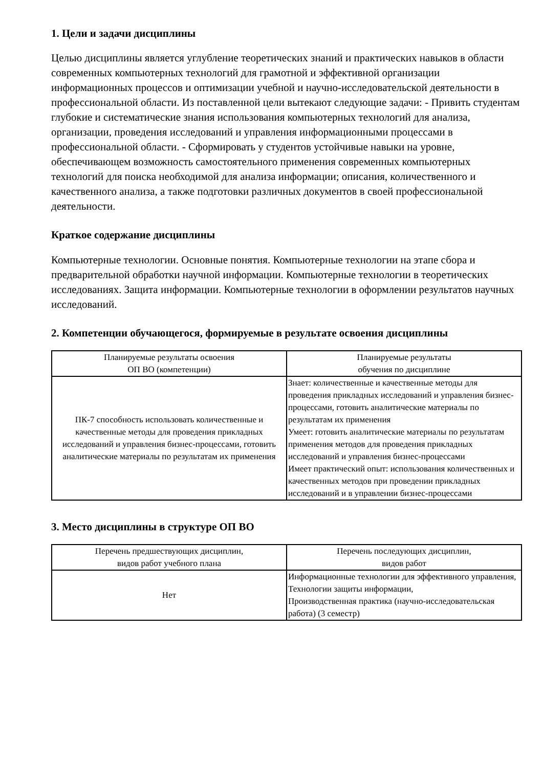1. Цели и задачи дисциплины
Целью дисциплины является углубление теоретических знаний и практических навыков в области современных компьютерных технологий для грамотной и эффективной организации информационных процессов и оптимизации учебной и научно-исследовательской деятельности в профессиональной области. Из поставленной цели вытекают следующие задачи: - Привить студентам глубокие и систематические знания использования компьютерных технологий для анализа, организации, проведения исследований и управления информационными процессами в профессиональной области. - Сформировать у студентов устойчивые навыки на уровне, обеспечивающем возможность самостоятельного применения современных компьютерных технологий для поиска необходимой для анализа информации; описания, количественного и качественного анализа, а также подготовки различных документов в своей профессиональной деятельности.
Краткое содержание дисциплины
Компьютерные технологии. Основные понятия. Компьютерные технологии на этапе сбора и предварительной обработки научной информации. Компьютерные технологии в теоретических исследованиях. Защита информации. Компьютерные технологии в оформлении результатов научных исследований.
2. Компетенции обучающегося, формируемые в результате освоения дисциплины
| Планируемые результаты освоения ОП ВО (компетенции) | Планируемые результаты обучения по дисциплине |
| --- | --- |
| ПК-7 способность использовать количественные и качественные методы для проведения прикладных исследований и управления бизнес-процессами, готовить аналитические материалы по результатам их применения | Знает: количественные и качественные методы для проведения прикладных исследований и управления бизнес-процессами, готовить аналитические материалы по результатам их применения Умеет: готовить аналитические материалы по результатам применения методов для проведения прикладных исследований и управления бизнес-процессами Имеет практический опыт: использования количественных и качественных методов при проведении прикладных исследований и в управлении бизнес-процессами |
3. Место дисциплины в структуре ОП ВО
| Перечень предшествующих дисциплин, видов работ учебного плана | Перечень последующих дисциплин, видов работ |
| --- | --- |
| Нет | Информационные технологии для эффективного управления, Технологии защиты информации, Производственная практика (научно-исследовательская работа) (3 семестр) |